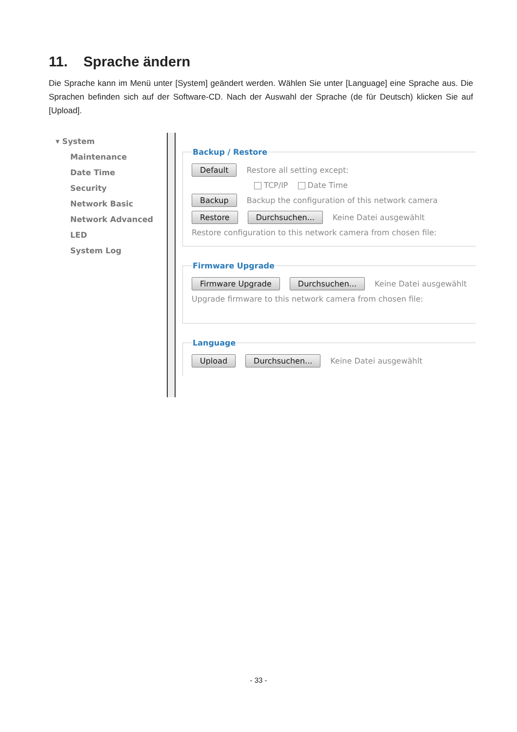11. Sprache ändern
Die Sprache kann im Menü unter [System] geändert werden. Wählen Sie unter [Language] eine Sprache aus. Die Sprachen befinden sich auf der Software-CD. Nach der Auswahl der Sprache (de für Deutsch) klicken Sie auf [Upload].
▾ System
Maintenance
Date Time
Security
Network Basic
Network Advanced
LED
System Log
Backup / Restore
Default Restore all setting except:
TCP/IP Date Time
Backup Backup the configuration of this network camera
Restore Durchsuchen... Keine Datei ausgewählt
Restore configuration to this network camera from chosen file:
Firmware Upgrade
Firmware Upgrade Durchsuchen... Keine Datei ausgewählt
Upgrade firmware to this network camera from chosen file:
Language
Upload Durchsuchen... Keine Datei ausgewählt
- 33 -